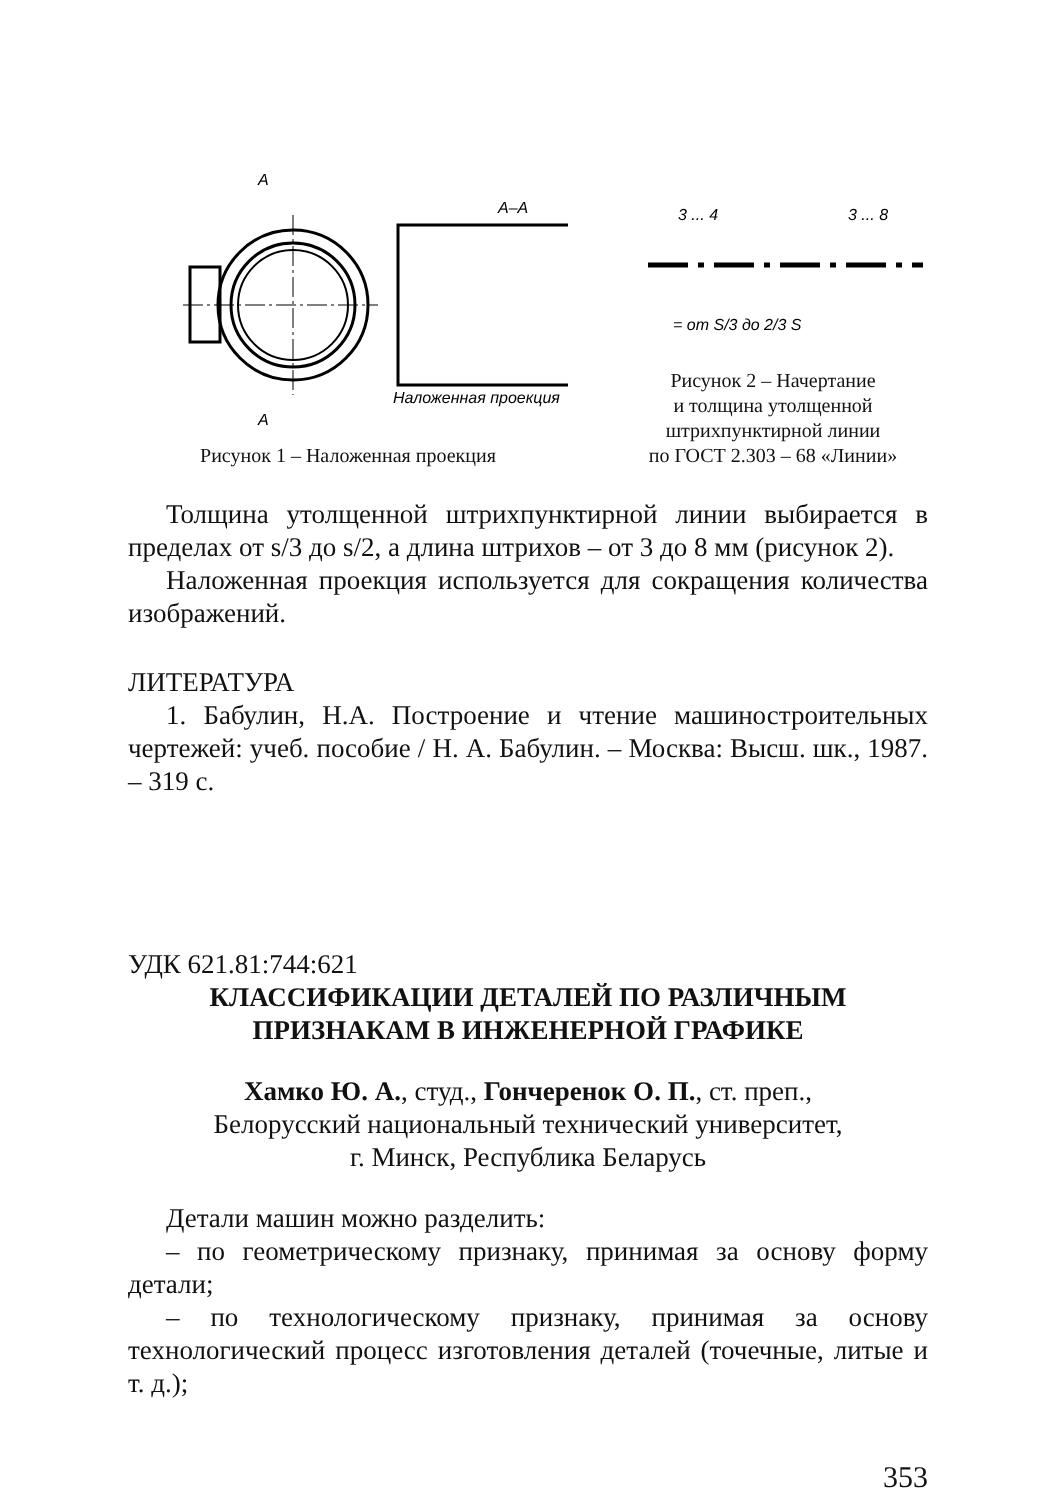А–А
А
А
Наложенная проекция
Рисунок 1 – Наложенная проекция
3 ... 4
3 ... 8
= от S/3 до 2/3 S
Рисунок 2 – Начертание
и толщина утолщенной
штрихпунктирной линии
по ГОСТ 2.303 – 68 «Линии»
Толщина утолщенной штрихпунктирной линии выбирается в пределах от s/3 до s/2, а длина штрихов – от 3 до 8 мм (рисунок 2).
Наложенная проекция используется для сокращения количества изображений.
ЛИТЕРАТУРА
1. Бабулин, Н.А. Построение и чтение машиностроительных чертежей: учеб. пособие / Н. А. Бабулин. – Москва: Высш. шк., 1987. – 319 с.
УДК 621.81:744:621
КЛАССИФИКАЦИИ ДЕТАЛЕЙ ПО РАЗЛИЧНЫМ
ПРИЗНАКАМ В ИНЖЕНЕРНОЙ ГРАФИКЕ
Хамко Ю. А., студ., Гончеренок О. П., ст. преп.,
Белорусский национальный технический университет,
г. Минск, Республика Беларусь
Детали машин можно разделить:
– по геометрическому признаку, принимая за основу форму детали;
– по технологическому признаку, принимая за основу технологический процесс изготовления деталей (точечные, литые и т. д.);
353